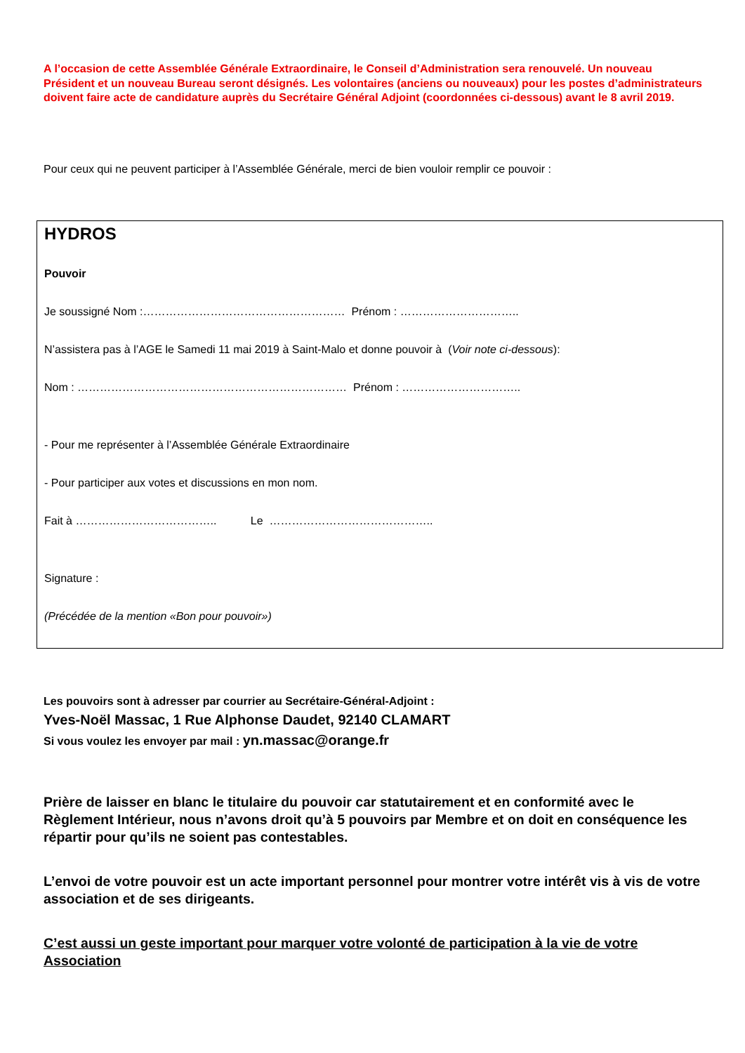A l’occasion de cette Assemblée Générale Extraordinaire, le Conseil d’Administration sera renouvelé. Un nouveau Président et un nouveau Bureau seront désignés. Les volontaires (anciens ou nouveaux) pour les postes d’administrateurs doivent faire acte de candidature auprès du Secrétaire Général Adjoint (coordonnées ci-dessous) avant le 8 avril 2019.
Pour ceux qui ne peuvent participer à l’Assemblée Générale, merci de bien vouloir remplir ce pouvoir :
HYDROS
Pouvoir
Je soussigné Nom :……………………………………………… Prénom : …………………………..
N’assistera pas à l’AGE le Samedi 11 mai 2019 à Saint-Malo et donne pouvoir à (Voir note ci-dessous):
Nom : ……………………………………………………………… Prénom : …………………………..
- Pour me représenter à l’Assemblée Générale Extraordinaire
- Pour participer aux votes et discussions en mon nom.
Fait à ……………………………….. Le ……………………………………..
Signature :
(Précédée de la mention «Bon pour pouvoir»)
Les pouvoirs sont à adresser par courrier au Secrétaire-Général-Adjoint :
Yves-Noël Massac, 1 Rue Alphonse Daudet, 92140 CLAMART
Si vous voulez les envoyer par mail : yn.massac@orange.fr
Prière de laisser en blanc le titulaire du pouvoir car statutairement et en conformité avec le Règlement Intérieur, nous n’avons droit qu’à 5 pouvoirs par Membre et on doit en conséquence les répartir pour qu’ils ne soient pas contestables.
L’envoi de votre pouvoir est un acte important personnel pour montrer votre intérêt vis à vis de votre association et de ses dirigeants.
C’est aussi un geste important pour marquer votre volonté de participation à la vie de votre Association